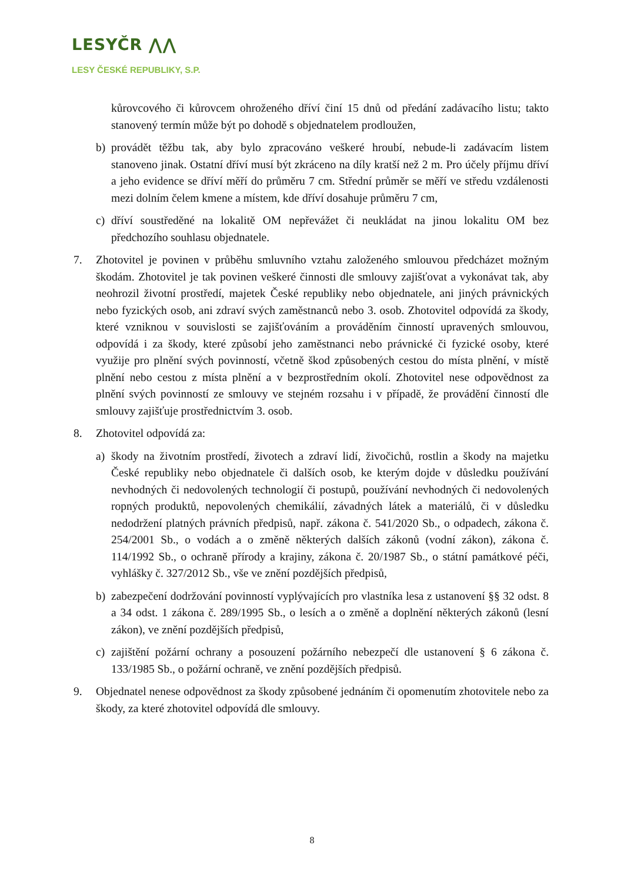LESYČR ⋀⋀
LESY ČESKÉ REPUBLIKY, S.P.
kůrovcového či kůrovcem ohroženého dříví činí 15 dnů od předání zadávacího listu; takto stanovený termín může být po dohodě s objednatelem prodloužen,
b) provádět těžbu tak, aby bylo zpracováno veškeré hroubí, nebude-li zadávacím listem stanoveno jinak. Ostatní dříví musí být zkráceno na díly kratší než 2 m. Pro účely příjmu dříví a jeho evidence se dříví měří do průměru 7 cm. Střední průměr se měří ve středu vzdálenosti mezi dolním čelem kmene a místem, kde dříví dosahuje průměru 7 cm,
c) dříví soustředěné na lokalitě OM nepřevážet či neukládat na jinou lokalitu OM bez předchozího souhlasu objednatele.
7. Zhotovitel je povinen v průběhu smluvního vztahu založeného smlouvou předcházet možným škodám. Zhotovitel je tak povinen veškeré činnosti dle smlouvy zajišťovat a vykonávat tak, aby neohrozil životní prostředí, majetek České republiky nebo objednatele, ani jiných právnických nebo fyzických osob, ani zdraví svých zaměstnanců nebo 3. osob. Zhotovitel odpovídá za škody, které vzniknou v souvislosti se zajišťováním a prováděním činností upravených smlouvou, odpovídá i za škody, které způsobí jeho zaměstnanci nebo právnické či fyzické osoby, které využije pro plnění svých povinností, včetně škod způsobených cestou do místa plnění, v místě plnění nebo cestou z místa plnění a v bezprostředním okolí. Zhotovitel nese odpovědnost za plnění svých povinností ze smlouvy ve stejném rozsahu i v případě, že provádění činností dle smlouvy zajišťuje prostřednictvím 3. osob.
8. Zhotovitel odpovídá za:
a) škody na životním prostředí, životech a zdraví lidí, živočichů, rostlin a škody na majetku České republiky nebo objednatele či dalších osob, ke kterým dojde v důsledku používání nevhodných či nedovolených technologií či postupů, používání nevhodných či nedovolených ropných produktů, nepovolených chemikálií, závadných látek a materiálů, či v důsledku nedodržení platných právních předpisů, např. zákona č. 541/2020 Sb., o odpadech, zákona č. 254/2001 Sb., o vodách a o změně některých dalších zákonů (vodní zákon), zákona č. 114/1992 Sb., o ochraně přírody a krajiny, zákona č. 20/1987 Sb., o státní památkové péči, vyhlášky č. 327/2012 Sb., vše ve znění pozdějších předpisů,
b) zabezpečení dodržování povinností vyplývajících pro vlastníka lesa z ustanovení §§ 32 odst. 8 a 34 odst. 1 zákona č. 289/1995 Sb., o lesích a o změně a doplnění některých zákonů (lesní zákon), ve znění pozdějších předpisů,
c) zajištění požární ochrany a posouzení požárního nebezpečí dle ustanovení § 6 zákona č. 133/1985 Sb., o požární ochraně, ve znění pozdějších předpisů.
9. Objednatel nenese odpovědnost za škody způsobené jednáním či opomenutím zhotovitele nebo za škody, za které zhotovitel odpovídá dle smlouvy.
8